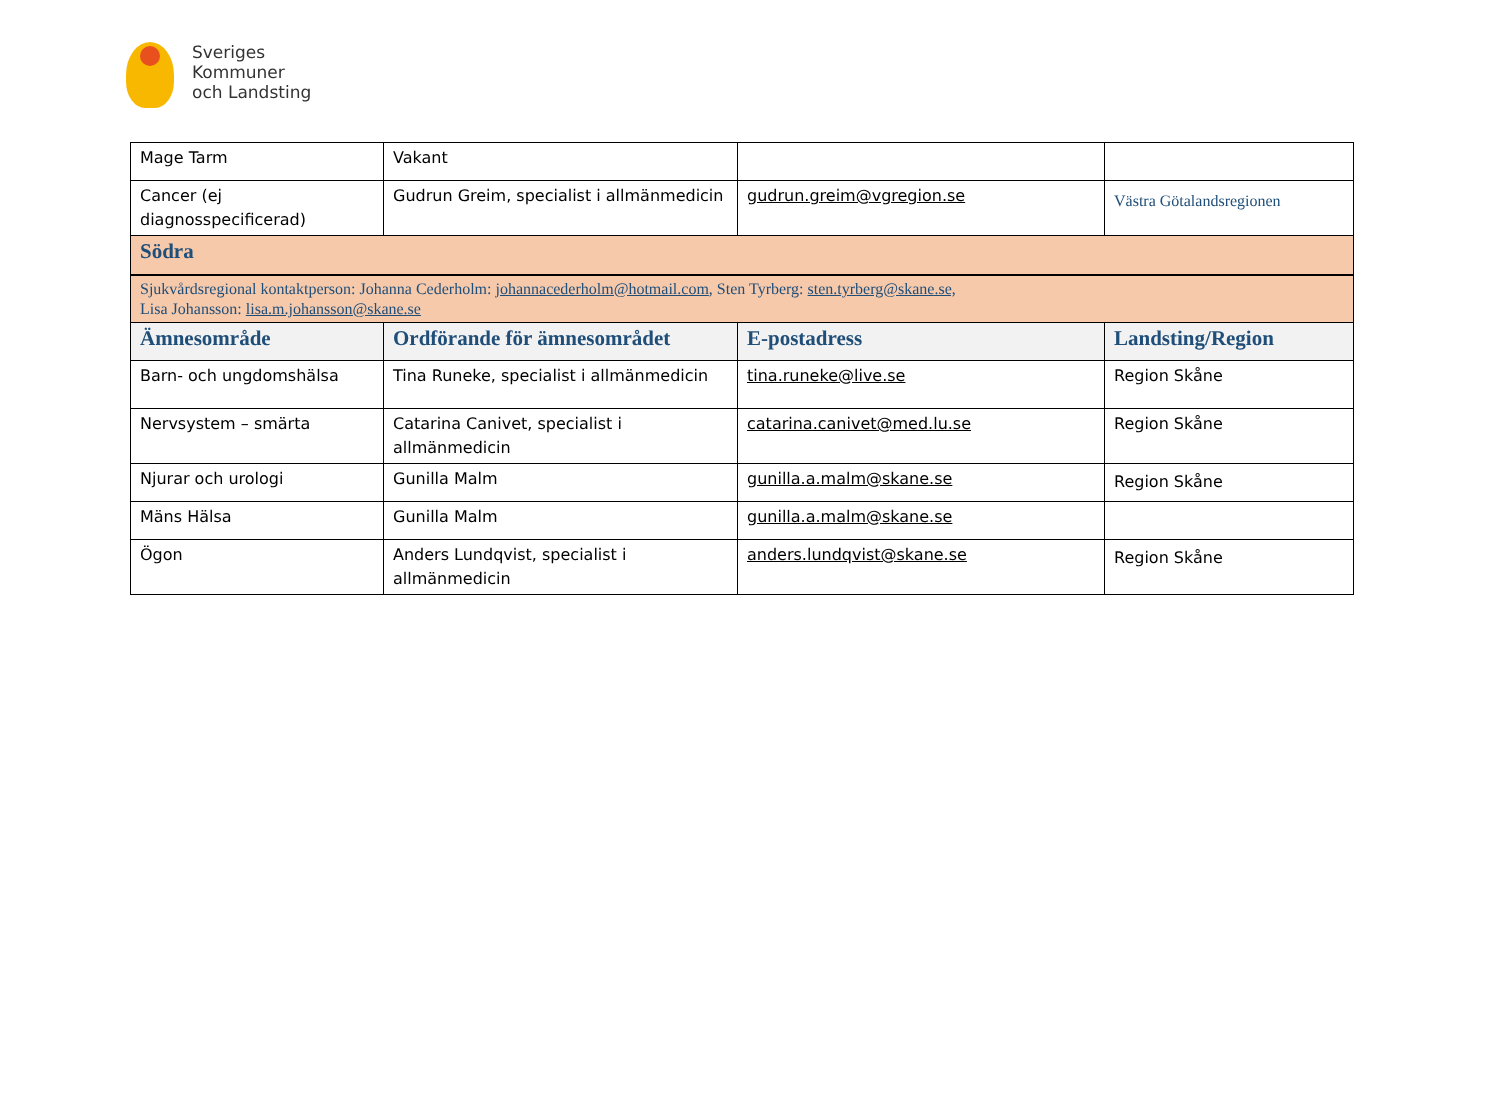Sveriges
Kommuner
och Landsting
| Mage Tarm | Vakant | | |
| Cancer (ej diagnosspecificerad) | Gudrun Greim, specialist i allmänmedicin | gudrun.greim@vgregion.se | Västra Götalandsregionen |
| Södra | | | |
| Sjukvårdsregional kontaktperson: Johanna Cederholm: johannacederholm@hotmail.com , Sten Tyrberg: sten.tyrberg@skane.se, Lisa Johansson: lisa.m.johansson@skane.se | | | |
| Ämnesområde | Ordförande för ämnesområdet | E-postadress | Landsting/Region |
| Barn- och ungdomshälsa | Tina Runeke, specialist i allmänmedicin | tina.runeke@live.se | Region Skåne |
| Nervsystem – smärta | Catarina Canivet, specialist i allmänmedicin | catarina.canivet@med.lu.se | Region Skåne |
| Njurar och urologi | Gunilla Malm | gunilla.a.malm@skane.se | Region Skåne |
| Mäns Hälsa | Gunilla Malm | gunilla.a.malm@skane.se | |
| Ögon | Anders Lundqvist, specialist i allmänmedicin | anders.lundqvist@skane.se | Region Skåne |